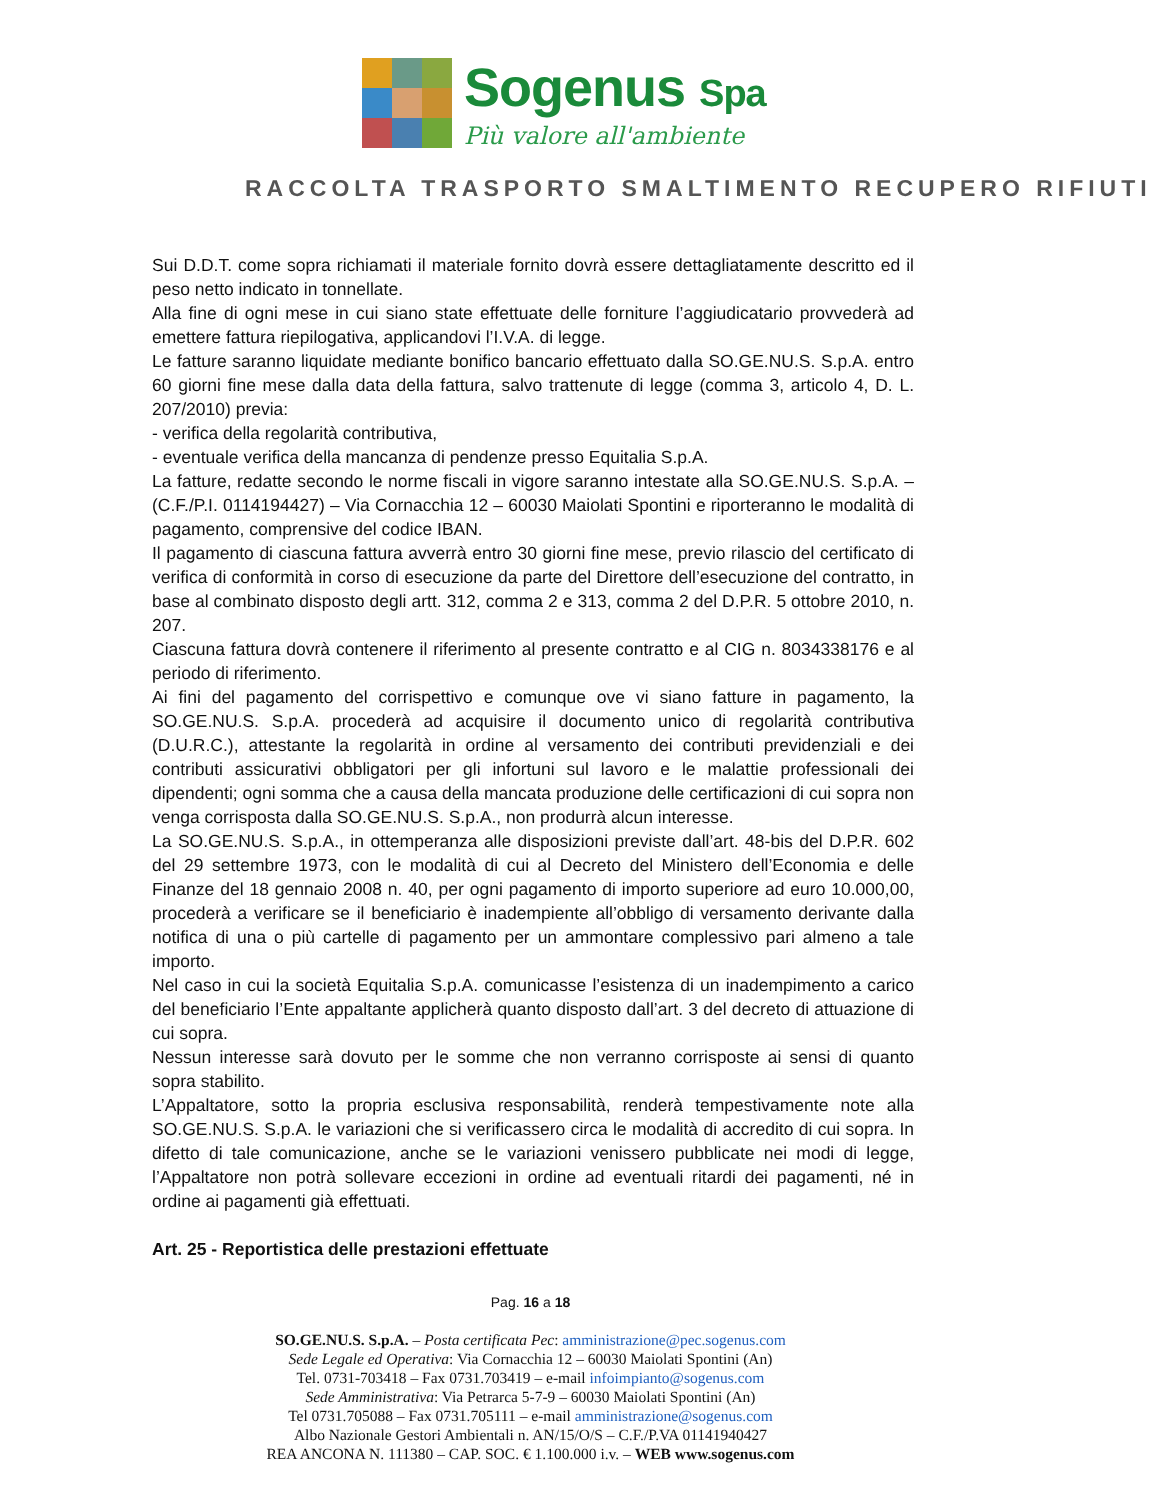Sogenus Spa
Più valore all'ambiente
RACCOLTA TRASPORTO SMALTIMENTO RECUPERO RIFIUTI
Sui D.D.T. come sopra richiamati il materiale fornito dovrà essere dettagliatamente descritto ed il peso netto indicato in tonnellate.
Alla fine di ogni mese in cui siano state effettuate delle forniture l’aggiudicatario provvederà ad emettere fattura riepilogativa, applicandovi l’I.V.A. di legge.
Le fatture saranno liquidate mediante bonifico bancario effettuato dalla SO.GE.NU.S. S.p.A. entro 60 giorni fine mese dalla data della fattura, salvo trattenute di legge (comma 3, articolo 4, D. L. 207/2010) previa:
- verifica della regolarità contributiva,
- eventuale verifica della mancanza di pendenze presso Equitalia S.p.A.
La fatture, redatte secondo le norme fiscali in vigore saranno intestate alla SO.GE.NU.S. S.p.A. – (C.F./P.I. 0114194427) – Via Cornacchia 12 – 60030 Maiolati Spontini e riporteranno le modalità di pagamento, comprensive del codice IBAN.
Il pagamento di ciascuna fattura avverrà entro 30 giorni fine mese, previo rilascio del certificato di verifica di conformità in corso di esecuzione da parte del Direttore dell’esecuzione del contratto, in base al combinato disposto degli artt. 312, comma 2 e 313, comma 2 del D.P.R. 5 ottobre 2010, n. 207.
Ciascuna fattura dovrà contenere il riferimento al presente contratto e al CIG n. 8034338176 e al periodo di riferimento.
Ai fini del pagamento del corrispettivo e comunque ove vi siano fatture in pagamento, la SO.GE.NU.S. S.p.A. procederà ad acquisire il documento unico di regolarità contributiva (D.U.R.C.), attestante la regolarità in ordine al versamento dei contributi previdenziali e dei contributi assicurativi obbligatori per gli infortuni sul lavoro e le malattie professionali dei dipendenti; ogni somma che a causa della mancata produzione delle certificazioni di cui sopra non venga corrisposta dalla SO.GE.NU.S. S.p.A., non produrrà alcun interesse.
La SO.GE.NU.S. S.p.A., in ottemperanza alle disposizioni previste dall’art. 48-bis del D.P.R. 602 del 29 settembre 1973, con le modalità di cui al Decreto del Ministero dell’Economia e delle Finanze del 18 gennaio 2008 n. 40, per ogni pagamento di importo superiore ad euro 10.000,00, procederà a verificare se il beneficiario è inadempiente all’obbligo di versamento derivante dalla notifica di una o più cartelle di pagamento per un ammontare complessivo pari almeno a tale importo.
Nel caso in cui la società Equitalia S.p.A. comunicasse l’esistenza di un inadempimento a carico del beneficiario l’Ente appaltante applicherà quanto disposto dall’art. 3 del decreto di attuazione di cui sopra.
Nessun interesse sarà dovuto per le somme che non verranno corrisposte ai sensi di quanto sopra stabilito.
L’Appaltatore, sotto la propria esclusiva responsabilità, renderà tempestivamente note alla SO.GE.NU.S. S.p.A. le variazioni che si verificassero circa le modalità di accredito di cui sopra. In difetto di tale comunicazione, anche se le variazioni venissero pubblicate nei modi di legge, l’Appaltatore non potrà sollevare eccezioni in ordine ad eventuali ritardi dei pagamenti, né in ordine ai pagamenti già effettuati.
Art. 25 - Reportistica delle prestazioni effettuate
Pag. 16 a 18
SO.GE.NU.S. S.p.A. – Posta certificata Pec: amministrazione@pec.sogenus.com
Sede Legale ed Operativa: Via Cornacchia 12 – 60030 Maiolati Spontini (An)
Tel. 0731-703418 – Fax 0731.703419 – e-mail infoimpianto@sogenus.com
Sede Amministrativa: Via Petrarca 5-7-9 – 60030 Maiolati Spontini (An)
Tel 0731.705088 – Fax 0731.705111 – e-mail amministrazione@sogenus.com
Albo Nazionale Gestori Ambientali n. AN/15/O/S – C.F./P.VA 01141940427
REA ANCONA N. 111380 – CAP. SOC. € 1.100.000 i.v. – WEB www.sogenus.com